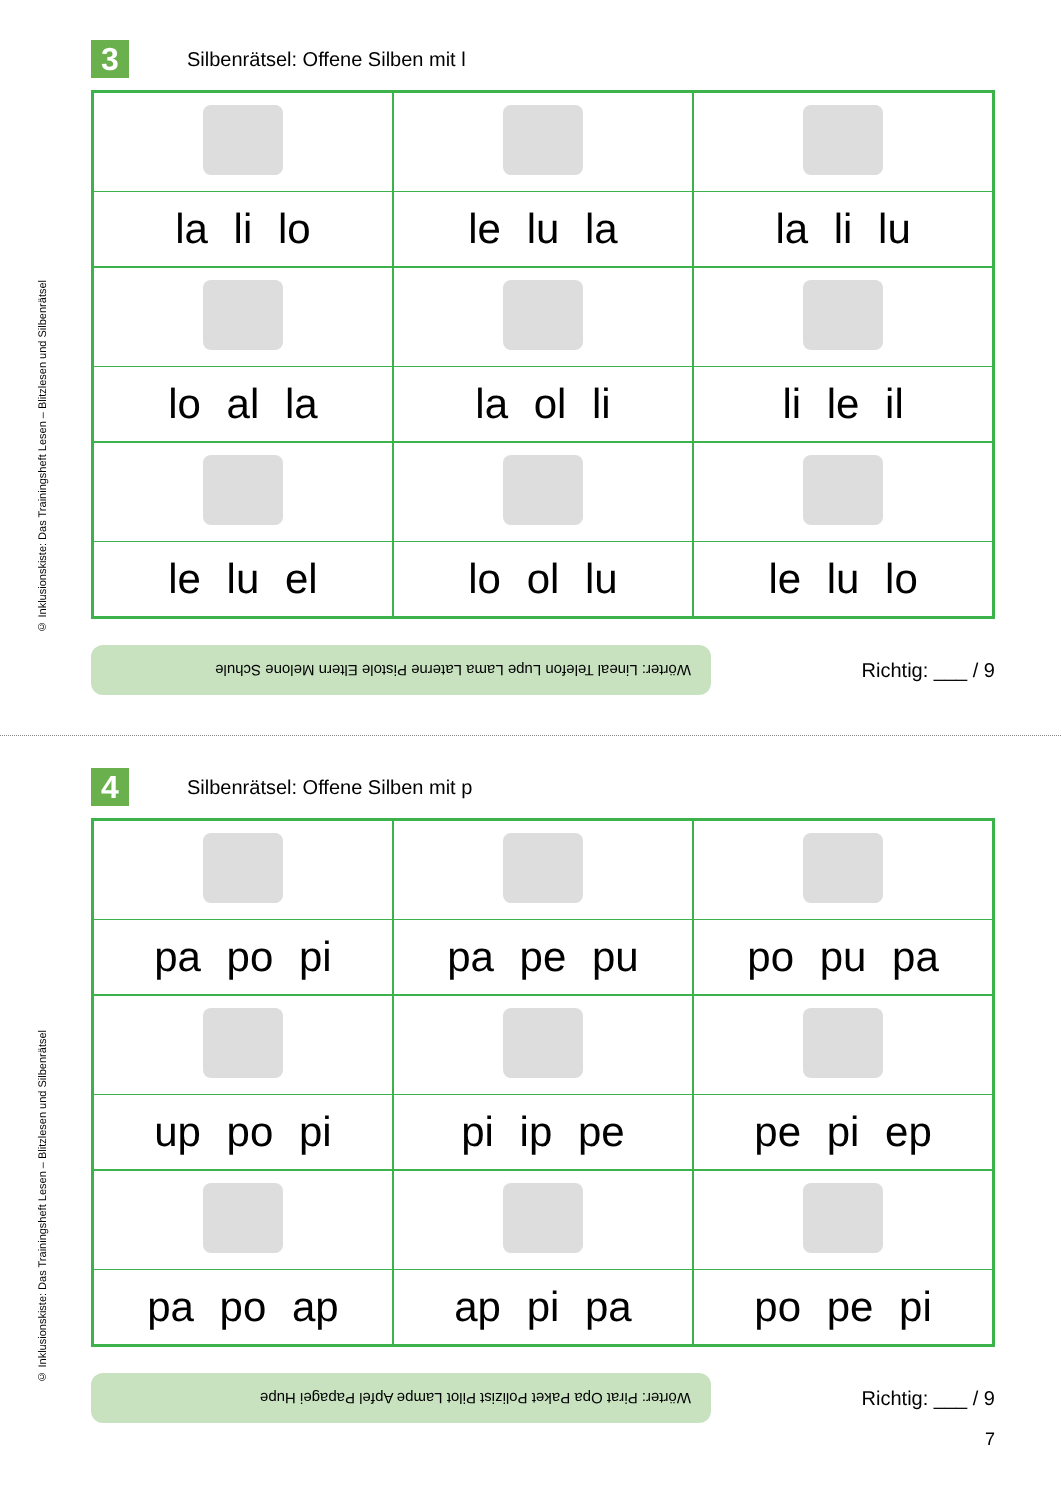© Inklusionskiste: Das Trainingsheft Lesen – Blitzlesen und Silbenrätsel
© Inklusionskiste: Das Trainingsheft Lesen – Blitzlesen und Silbenrätsel
3
Silbenrätsel: Offene Silben mit l
| la li lo | le lu la | la li lu |
| lo al la | la ol li | li le il |
| le lu el | lo ol lu | le lu lo |
Wörter: Lineal Telefon Lupe Lama Laterne Pistole Eltern Melone Schule
Richtig: ___ / 9
4
Silbenrätsel: Offene Silben mit p
| pa po pi | pa pe pu | po pu pa |
| up po pi | pi ip pe | pe pi ep |
| pa po ap | ap pi pa | po pe pi |
Wörter: Pirat Opa Paket Polizist Pilot Lampe Apfel Papagei Hupe
Richtig: ___ / 9
7